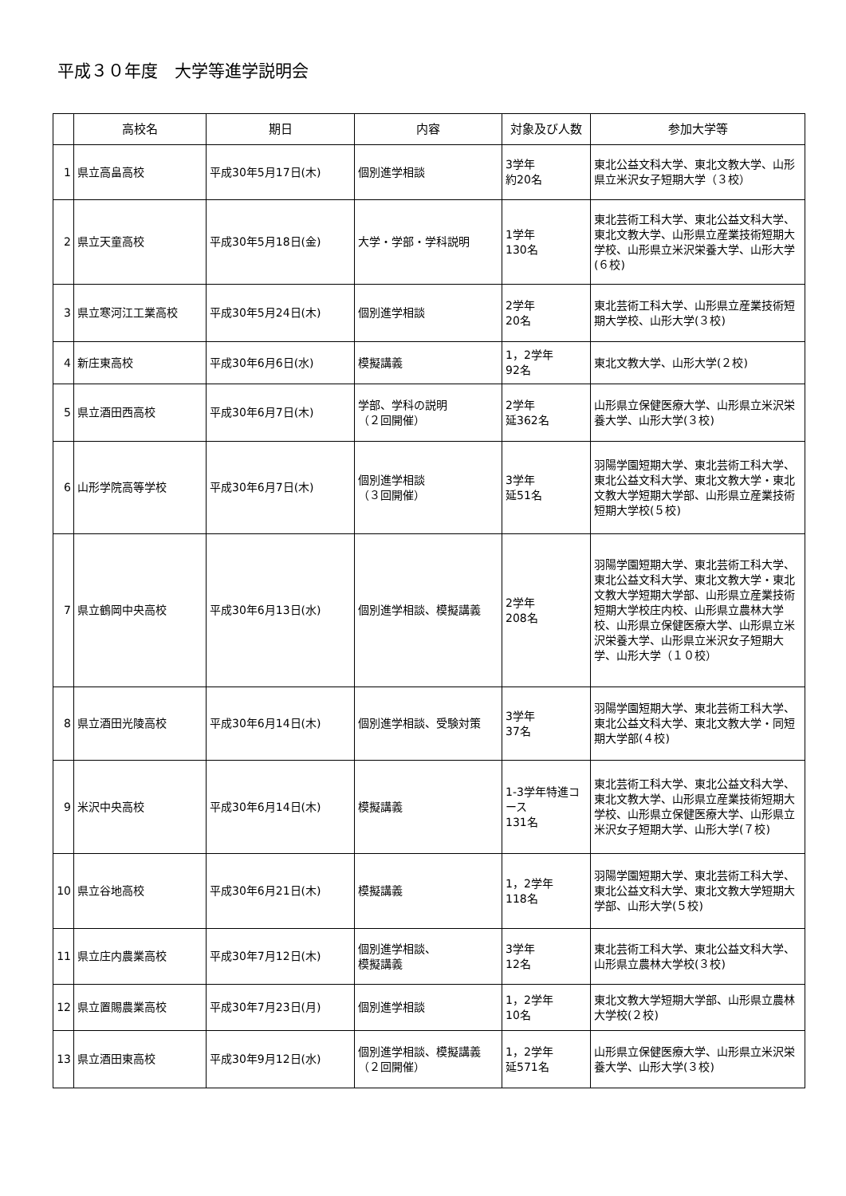平成３０年度　大学等進学説明会
| | 高校名 | 期日 | 内容 | 対象及び人数 | 参加大学等 |
| --- | --- | --- | --- | --- | --- |
| 1 | 県立高畠高校 | 平成30年5月17日(木) | 個別進学相談 | 3学年 約20名 | 東北公益文科大学、東北文教大学、山形県立米沢女子短期大学（３校） |
| 2 | 県立天童高校 | 平成30年5月18日(金) | 大学・学部・学科説明 | 1学年 130名 | 東北芸術工科大学、東北公益文科大学、東北文教大学、山形県立産業技術短期大学校、山形県立米沢栄養大学、山形大学(６校) |
| 3 | 県立寒河江工業高校 | 平成30年5月24日(木) | 個別進学相談 | 2学年 20名 | 東北芸術工科大学、山形県立産業技術短期大学校、山形大学(３校) |
| 4 | 新庄東高校 | 平成30年6月6日(水) | 模擬講義 | 1，2学年 92名 | 東北文教大学、山形大学(２校) |
| 5 | 県立酒田西高校 | 平成30年6月7日(木) | 学部、学科の説明 （２回開催） | 2学年 延362名 | 山形県立保健医療大学、山形県立米沢栄養大学、山形大学(３校) |
| 6 | 山形学院高等学校 | 平成30年6月7日(木) | 個別進学相談 （３回開催） | 3学年 延51名 | 羽陽学園短期大学、東北芸術工科大学、東北公益文科大学、東北文教大学・東北文教大学短期大学部、山形県立産業技術短期大学校(５校) |
| 7 | 県立鶴岡中央高校 | 平成30年6月13日(水) | 個別進学相談、模擬講義 | 2学年 208名 | 羽陽学園短期大学、東北芸術工科大学、東北公益文科大学、東北文教大学・東北文教大学短期大学部、山形県立産業技術短期大学校庄内校、山形県立農林大学校、山形県立保健医療大学、山形県立米沢栄養大学、山形県立米沢女子短期大学、山形大学（１０校） |
| 8 | 県立酒田光陵高校 | 平成30年6月14日(木) | 個別進学相談、受験対策 | 3学年 37名 | 羽陽学園短期大学、東北芸術工科大学、東北公益文科大学、東北文教大学・同短期大学部(４校) |
| 9 | 米沢中央高校 | 平成30年6月14日(木) | 模擬講義 | 1-3学年特進コース 131名 | 東北芸術工科大学、東北公益文科大学、東北文教大学、山形県立産業技術短期大学校、山形県立保健医療大学、山形県立米沢女子短期大学、山形大学(７校) |
| 10 | 県立谷地高校 | 平成30年6月21日(木) | 模擬講義 | 1，2学年 118名 | 羽陽学園短期大学、東北芸術工科大学、東北公益文科大学、東北文教大学短期大学部、山形大学(５校) |
| 11 | 県立庄内農業高校 | 平成30年7月12日(木) | 個別進学相談、 模擬講義 | 3学年 12名 | 東北芸術工科大学、東北公益文科大学、山形県立農林大学校(３校) |
| 12 | 県立置賜農業高校 | 平成30年7月23日(月) | 個別進学相談 | 1，2学年 10名 | 東北文教大学短期大学部、山形県立農林大学校(２校) |
| 13 | 県立酒田東高校 | 平成30年9月12日(水) | 個別進学相談、模擬講義 （２回開催） | 1，2学年 延571名 | 山形県立保健医療大学、山形県立米沢栄養大学、山形大学(３校) |